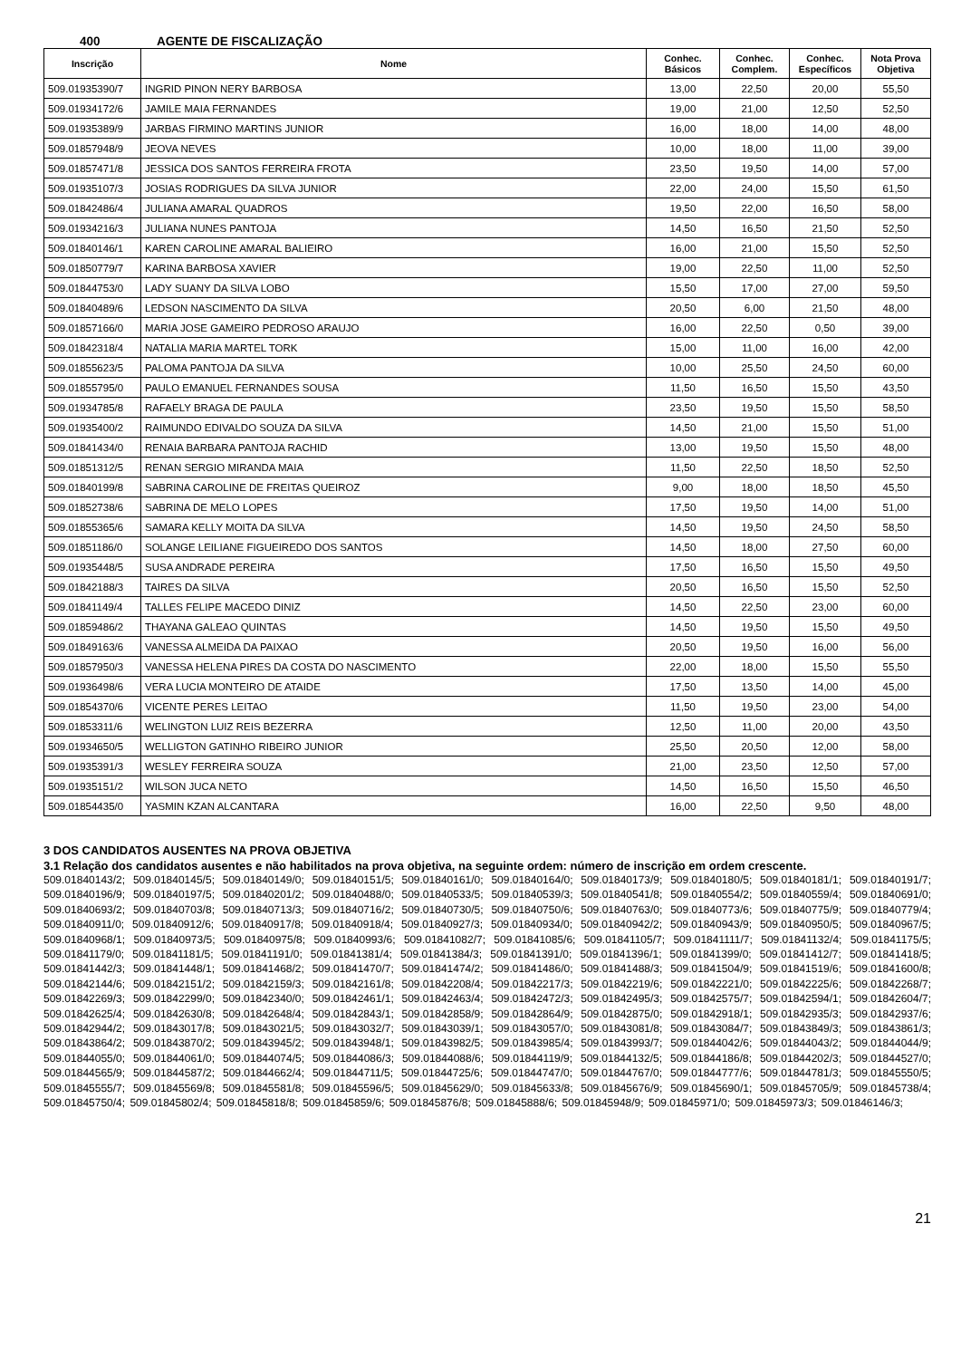400 AGENTE DE FISCALIZAÇÃO
| Inscrição | Nome | Conhec. Básicos | Conhec. Complem. | Conhec. Específicos | Nota Prova Objetiva |
| --- | --- | --- | --- | --- | --- |
| 509.01935390/7 | INGRID PINON NERY BARBOSA | 13,00 | 22,50 | 20,00 | 55,50 |
| 509.01934172/6 | JAMILE MAIA FERNANDES | 19,00 | 21,00 | 12,50 | 52,50 |
| 509.01935389/9 | JARBAS FIRMINO MARTINS JUNIOR | 16,00 | 18,00 | 14,00 | 48,00 |
| 509.01857948/9 | JEOVA NEVES | 10,00 | 18,00 | 11,00 | 39,00 |
| 509.01857471/8 | JESSICA DOS SANTOS FERREIRA FROTA | 23,50 | 19,50 | 14,00 | 57,00 |
| 509.01935107/3 | JOSIAS RODRIGUES DA SILVA JUNIOR | 22,00 | 24,00 | 15,50 | 61,50 |
| 509.01842486/4 | JULIANA AMARAL QUADROS | 19,50 | 22,00 | 16,50 | 58,00 |
| 509.01934216/3 | JULIANA NUNES PANTOJA | 14,50 | 16,50 | 21,50 | 52,50 |
| 509.01840146/1 | KAREN CAROLINE AMARAL BALIEIRO | 16,00 | 21,00 | 15,50 | 52,50 |
| 509.01850779/7 | KARINA BARBOSA XAVIER | 19,00 | 22,50 | 11,00 | 52,50 |
| 509.01844753/0 | LADY SUANY DA SILVA LOBO | 15,50 | 17,00 | 27,00 | 59,50 |
| 509.01840489/6 | LEDSON NASCIMENTO DA SILVA | 20,50 | 6,00 | 21,50 | 48,00 |
| 509.01857166/0 | MARIA JOSE GAMEIRO PEDROSO ARAUJO | 16,00 | 22,50 | 0,50 | 39,00 |
| 509.01842318/4 | NATALIA MARIA MARTEL TORK | 15,00 | 11,00 | 16,00 | 42,00 |
| 509.01855623/5 | PALOMA PANTOJA DA SILVA | 10,00 | 25,50 | 24,50 | 60,00 |
| 509.01855795/0 | PAULO EMANUEL FERNANDES SOUSA | 11,50 | 16,50 | 15,50 | 43,50 |
| 509.01934785/8 | RAFAELY BRAGA DE PAULA | 23,50 | 19,50 | 15,50 | 58,50 |
| 509.01935400/2 | RAIMUNDO EDIVALDO SOUZA DA SILVA | 14,50 | 21,00 | 15,50 | 51,00 |
| 509.01841434/0 | RENAIA BARBARA PANTOJA RACHID | 13,00 | 19,50 | 15,50 | 48,00 |
| 509.01851312/5 | RENAN SERGIO MIRANDA MAIA | 11,50 | 22,50 | 18,50 | 52,50 |
| 509.01840199/8 | SABRINA CAROLINE DE FREITAS QUEIROZ | 9,00 | 18,00 | 18,50 | 45,50 |
| 509.01852738/6 | SABRINA DE MELO LOPES | 17,50 | 19,50 | 14,00 | 51,00 |
| 509.01855365/6 | SAMARA KELLY MOITA DA SILVA | 14,50 | 19,50 | 24,50 | 58,50 |
| 509.01851186/0 | SOLANGE LEILIANE FIGUEIREDO DOS SANTOS | 14,50 | 18,00 | 27,50 | 60,00 |
| 509.01935448/5 | SUSA ANDRADE PEREIRA | 17,50 | 16,50 | 15,50 | 49,50 |
| 509.01842188/3 | TAIRES DA SILVA | 20,50 | 16,50 | 15,50 | 52,50 |
| 509.01841149/4 | TALLES FELIPE MACEDO DINIZ | 14,50 | 22,50 | 23,00 | 60,00 |
| 509.01859486/2 | THAYANA GALEAO QUINTAS | 14,50 | 19,50 | 15,50 | 49,50 |
| 509.01849163/6 | VANESSA ALMEIDA DA PAIXAO | 20,50 | 19,50 | 16,00 | 56,00 |
| 509.01857950/3 | VANESSA HELENA PIRES DA COSTA DO NASCIMENTO | 22,00 | 18,00 | 15,50 | 55,50 |
| 509.01936498/6 | VERA LUCIA MONTEIRO DE ATAIDE | 17,50 | 13,50 | 14,00 | 45,00 |
| 509.01854370/6 | VICENTE PERES LEITAO | 11,50 | 19,50 | 23,00 | 54,00 |
| 509.01853311/6 | WELINGTON LUIZ REIS BEZERRA | 12,50 | 11,00 | 20,00 | 43,50 |
| 509.01934650/5 | WELLIGTON GATINHO RIBEIRO JUNIOR | 25,50 | 20,50 | 12,00 | 58,00 |
| 509.01935391/3 | WESLEY FERREIRA SOUZA | 21,00 | 23,50 | 12,50 | 57,00 |
| 509.01935151/2 | WILSON JUCA NETO | 14,50 | 16,50 | 15,50 | 46,50 |
| 509.01854435/0 | YASMIN KZAN ALCANTARA | 16,00 | 22,50 | 9,50 | 48,00 |
3 DOS CANDIDATOS AUSENTES NA PROVA OBJETIVA
3.1 Relação dos candidatos ausentes e não habilitados na prova objetiva, na seguinte ordem: número de inscrição em ordem crescente.
509.01840143/2; 509.01840145/5; 509.01840149/0; 509.01840151/5; 509.01840161/0; 509.01840164/0; 509.01840173/9; 509.01840180/5; 509.01840181/1; 509.01840191/7; 509.01840196/9; 509.01840197/5; 509.01840201/2; 509.01840488/0; 509.01840533/5; 509.01840539/3; 509.01840541/8; 509.01840554/2; 509.01840559/4; 509.01840691/0; 509.01840693/2; 509.01840703/8; 509.01840713/3; 509.01840716/2; 509.01840730/5; 509.01840750/6; 509.01840763/0; 509.01840773/6; 509.01840775/9; 509.01840779/4; 509.01840911/0; 509.01840912/6; 509.01840917/8; 509.01840918/4; 509.01840927/3; 509.01840934/0; 509.01840942/2; 509.01840943/9; 509.01840950/5; 509.01840967/5; 509.01840968/1; 509.01840973/5; 509.01840975/8; 509.01840993/6; 509.01841082/7; 509.01841085/6; 509.01841105/7; 509.01841111/7; 509.01841132/4; 509.01841175/5; 509.01841179/0; 509.01841181/5; 509.01841191/0; 509.01841381/4; 509.01841384/3; 509.01841391/0; 509.01841396/1; 509.01841399/0; 509.01841412/7; 509.01841418/5; 509.01841442/3; 509.01841448/1; 509.01841468/2; 509.01841470/7; 509.01841474/2; 509.01841486/0; 509.01841488/3; 509.01841504/9; 509.01841519/6; 509.01841600/8; 509.01842144/6; 509.01842151/2; 509.01842159/3; 509.01842161/8; 509.01842208/4; 509.01842217/3; 509.01842219/6; 509.01842221/0; 509.01842225/6; 509.01842268/7; 509.01842269/3; 509.01842299/0; 509.01842340/0; 509.01842461/1; 509.01842463/4; 509.01842472/3; 509.01842495/3; 509.01842575/7; 509.01842594/1; 509.01842604/7; 509.01842625/4; 509.01842630/8; 509.01842648/4; 509.01842843/1; 509.01842858/9; 509.01842864/9; 509.01842875/0; 509.01842918/1; 509.01842935/3; 509.01842937/6; 509.01842944/2; 509.01843017/8; 509.01843021/5; 509.01843032/7; 509.01843039/1; 509.01843057/0; 509.01843081/8; 509.01843084/7; 509.01843849/3; 509.01843861/3; 509.01843864/2; 509.01843870/2; 509.01843945/2; 509.01843948/1; 509.01843982/5; 509.01843985/4; 509.01843993/7; 509.01844042/6; 509.01844043/2; 509.01844044/9; 509.01844055/0; 509.01844061/0; 509.01844074/5; 509.01844086/3; 509.01844088/6; 509.01844119/9; 509.01844132/5; 509.01844186/8; 509.01844202/3; 509.01844527/0; 509.01844565/9; 509.01844587/2; 509.01844662/4; 509.01844711/5; 509.01844725/6; 509.01844747/0; 509.01844767/0; 509.01844777/6; 509.01844781/3; 509.01845550/5; 509.01845555/7; 509.01845569/8; 509.01845581/8; 509.01845596/5; 509.01845629/0; 509.01845633/8; 509.01845676/9; 509.01845690/1; 509.01845705/9; 509.01845738/4; 509.01845750/4; 509.01845802/4; 509.01845818/8; 509.01845859/6; 509.01845876/8; 509.01845888/6; 509.01845948/9; 509.01845971/0; 509.01845973/3; 509.01846146/3;
21